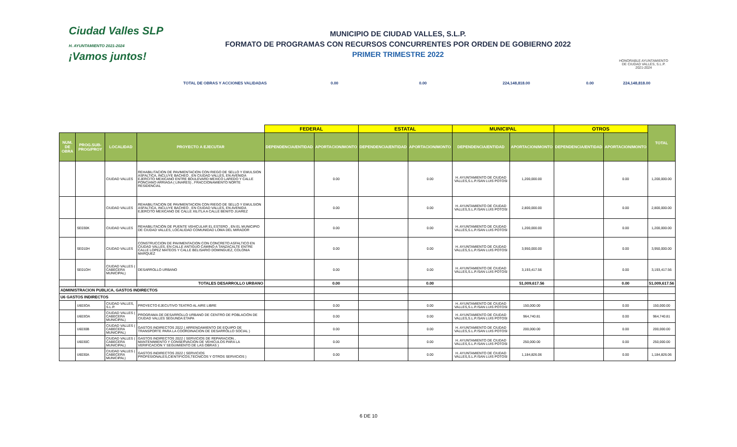Ciudad Valles SLP
H. AYUNTAMIENTO 2021-2024
¡Vamos juntos!
MUNICIPIO DE CIUDAD VALLES, S.L.P.
FORMATO DE PROGRAMAS CON RECURSOS CONCURRENTES POR ORDEN DE GOBIERNO 2022
PRIMER TRIMESTRE 2022
HONORABLE AYUNTAMIENTO DE CIUDAD VALLES, S.L.P. 2021-2024
TOTAL DE OBRAS Y ACCIONES VALIDADAS 0.00 0.00 224,148,818.00 0.00 224,148,818.00
| | | | | FEDERAL | | ESTATAL | | MUNICIPAL | | OTROS | | TOTAL |
| NUM. DE OBRA | PROG.SUB-PROG/PROY | LOCALIDAD | PROYECTO A EJECUTAR | DEPENDENCIA/ENTIDAD | APORTACION/MONTO | DEPENDENCIA/ENTIDAD | APORTACION/MONTO | DEPENDENCIA/ENTIDAD | APORTACION/MONTO | DEPENDENCIA/ENTIDAD | APORTACION/MONTO | |
| | | CIUDAD VALLES | REHABILITACION DE PAVIMENTACION CON RIEGO DE SELLO Y EMULSION ASFALTICA, INCLUYE BACHEO , EN CIUDAD VALLES, EN AVENIDA EJERCITO MEXICANO ENTRE BOULEVARD MEXICO LAREDO Y CALLE PONCIANO ARRIAGA ( LINARES) , FRACCIONAMIENTO NORTE RESIDENCIAL | | 0.00 | | 0.00 | H. AYUNTAMIENTO DE CIUDAD VALLES,S.L.P./SAN LUIS POTOSI | 1,200,000.00 | | 0.00 | 1,200,000.00 |
| | | CIUDAD VALLES | REHABILITACION DE PAVIMENTACION CON RIEGO DE SELLO Y EMULSION ASFALTICA, INCLUYE BACHEO , EN CIUDAD VALLES, EN AVENIDA EJERCITO MEXICANO DE CALLE XILITLA A CALLE BENITO JUAREZ | | 0.00 | | 0.00 | H. AYUNTAMIENTO DE CIUDAD VALLES,S.L.P./SAN LUIS POTOSI | 2,800,000.00 | | 0.00 | 2,800,000.00 |
| | SE030K | CIUDAD VALLES | REHABILITACIÓN DE PUENTE VEHICULAR EL ESTERO , EN EL MUNICIPIO DE CIUDAD VALLES, LOCALIDAD COMUNIDAD LOMA DEL MIRADOR | | 0.00 | | 0.00 | H. AYUNTAMIENTO DE CIUDAD VALLES,S.L.P./SAN LUIS POTOSI | 1,200,000.00 | | 0.00 | 1,200,000.00 |
| | SE010H | CIUDAD VALLES | CONSTRUCCION DE PAVIMENTACION CON CONCRETO ASFALTICO EN CIUDAD VALLES, EN CALLE ANTIGUO CAMINO A TANZACALTE ENTRE CALLE LOPEZ MATEOS Y CALLE BELISARIO DOMINGUEZ, COLONIA MARQUEZ | | 0.00 | | 0.00 | H. AYUNTAMIENTO DE CIUDAD VALLES,S.L.P./SAN LUIS POTOSI | 3,950,000.00 | | 0.00 | 3,950,000.00 |
| | SE01OH | CIUDAD VALLES ( CABECERA MUNICIPAL) | DESARROLLO URBANO | | 0.00 | | 0.00 | H. AYUNTAMIENTO DE CIUDAD VALLES,S.L.P./SAN LUIS POTOSI | 3,193,417.56 | | 0.00 | 3,193,417.56 |
| | | | TOTALES DESARROLLO URBANO | | 0.00 | | 0.00 | | 51,009,617.56 | | 0.00 | 51,009,617.56 |
| ADMINISTRACION PUBLICA, GASTOS INDIRECTOS | | | | | | | | | | | | |
| U6 GASTOS INDIRECTOS | | | | | | | | | | | | |
| | U603OA | CIUDAD VALLES, S.L.P. | PROYECTO EJECUTIVO TEATRO AL AIRE LIBRE | | 0.00 | | 0.00 | H. AYUNTAMIENTO DE CIUDAD VALLES,S.L.P./SAN LUIS POTOSI | 150,000.00 | | 0.00 | 150,000.00 |
| | U603OA | CIUDAD VALLES ( CABECERA MUNICIPAL) | PROGRAMA DE DESARROLLO URBANO DE CENTRO DE POBLACIÓN DE CIUDAD VALLES SEGUNDA ETAPA | | 0.00 | | 0.00 | H. AYUNTAMIENTO DE CIUDAD VALLES,S.L.P./SAN LUIS POTOSI | 964,740.81 | | 0.00 | 964,740.81 |
| | U6030B | CIUDAD VALLES ( CABECERA MUNICIPAL) | GASTOS INDIRECTOS 2022 ( ARRENDAMIENTO DE EQUIPO DE TRANSPORTE PARA LA COORDINACION DE DESARROLLO SOCIAL ) | | 0.00 | | 0.00 | H. AYUNTAMIENTO DE CIUDAD VALLES,S.L.P./SAN LUIS POTOSI | 200,000.00 | | 0.00 | 200,000.00 |
| | U6030C | CIUDAD VALLES ( CABECERA MUNICIPAL) | GASTOS INDIRECTOS 2022 ( SERVICIOS DE REPARACION , MANTENIMIENTO Y CONSERVACION DE VEHICULOS PARA LA VERIFICACION Y SEGUIMIENTO DE LAS OBRAS ) | | 0.00 | | 0.00 | H. AYUNTAMIENTO DE CIUDAD VALLES,S.L.P./SAN LUIS POTOSI | 250,000.00 | | 0.00 | 250,000.00 |
| | U6030A | CIUDAD VALLES ( CABECERA MUNICIPAL) | GASTOS INDIRECTOS 2022 ( SERVICIOS PROFESIONALES,CIENTIFICOS,TECNICOS Y OTROS SERVICIOS ) | | 0.00 | | 0.00 | H. AYUNTAMIENTO DE CIUDAD VALLES,S.L.P./SAN LUIS POTOSI | 1,184,826.06 | | 0.00 | 1,184,826.06 |
6 DE 10